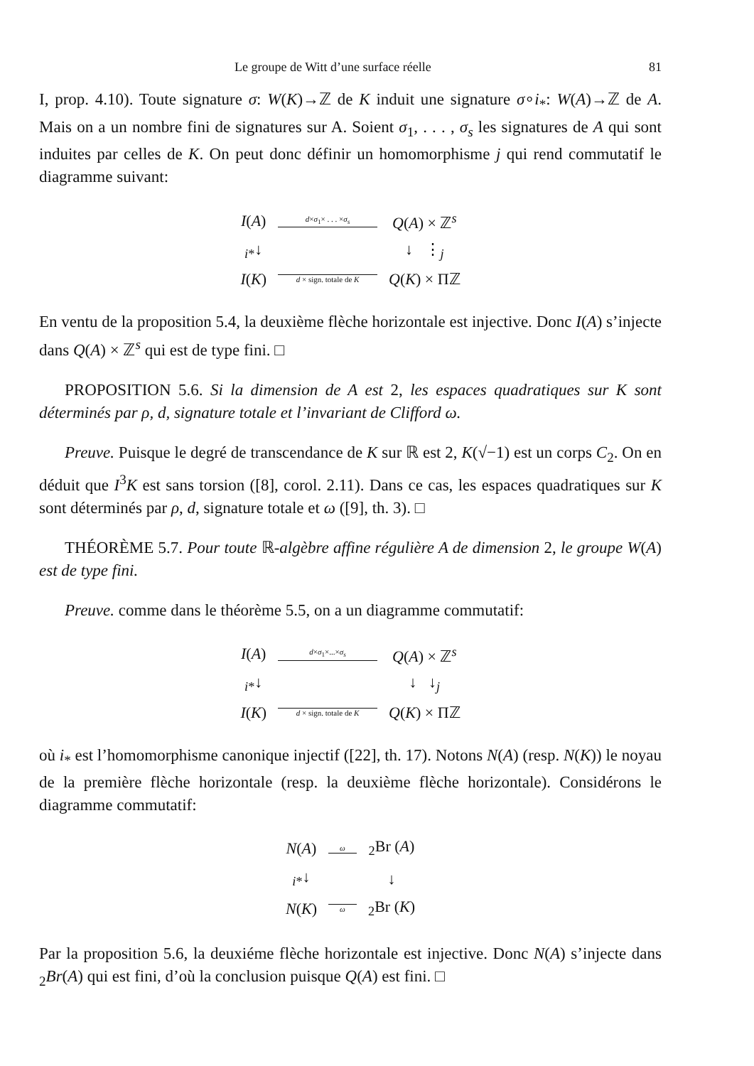Le groupe de Witt d’une surface réelle 81
I, prop. 4.10). Toute signature σ: W(K)→ℤ de K induit une signature σ∘i<sub>*</sub>: W(A)→ℤ de A. Mais on a un nombre fini de signatures sur A. Soient σ<sub>1</sub>, . . . , σ<sub>s</sub> les signatures de A qui sont induites par celles de K. On peut donc définir un homomorphisme j qui rend commutatif le diagramme suivant:
| I ( A ) | d × σ<sub>1</sub>× . . . × σ<sub>s</sub> | Q ( A ) × ℤ<sup>s</sup> |
| <sub>i*</sub>↓ | | ↓ ⋮<sub>j</sub> |
| I ( K ) | d × sign. totale de K | Q ( K ) × Πℤ |
En ventu de la proposition 5.4, la deuxième flèche horizontale est injective. Donc I(A) s’injecte dans Q(A) × ℤ<sup>s</sup> qui est de type fini. □
PROPOSITION 5.6. Si la dimension de A est 2, les espaces quadratiques sur K sont déterminés par ρ, d, signature totale et l’invariant de Clifford ω.
Preuve. Puisque le degré de transcendance de K sur ℝ est 2, K(√−1) est un corps C<sub>2</sub>. On en déduit que I<sup>3</sup>K est sans torsion ([8], corol. 2.11). Dans ce cas, les espaces quadratiques sur K sont déterminés par ρ, d, signature totale et ω ([9], th. 3). □
THÉORÈME 5.7. Pour toute ℝ-algèbre affine régulière A de dimension 2, le groupe W(A) est de type fini.
Preuve. comme dans le théorème 5.5, on a un diagramme commutatif:
| I ( A ) | d × σ<sub>1</sub>×...× σ<sub>s</sub> | Q ( A ) × ℤ<sup>s</sup> |
| <sub>i*</sub>↓ | | ↓ ↓<sub>j</sub> |
| I ( K ) | d × sign. totale de K | Q ( K ) × Πℤ |
où i<sub>*</sub> est l’homomorphisme canonique injectif ([22], th. 17). Notons N(A) (resp. N(K)) le noyau de la première flèche horizontale (resp. la deuxième flèche horizontale). Considérons le diagramme commutatif:
| N ( A ) | ω | <sub>2</sub>Br ( A ) |
| <sub>i*</sub>↓ | | ↓ |
| N ( K ) | ω | <sub>2</sub>Br ( K ) |
Par la proposition 5.6, la deuxiéme flèche horizontale est injective. Donc N(A) s’injecte dans <sub>2</sub>Br(A) qui est fini, d’où la conclusion puisque Q(A) est fini. □